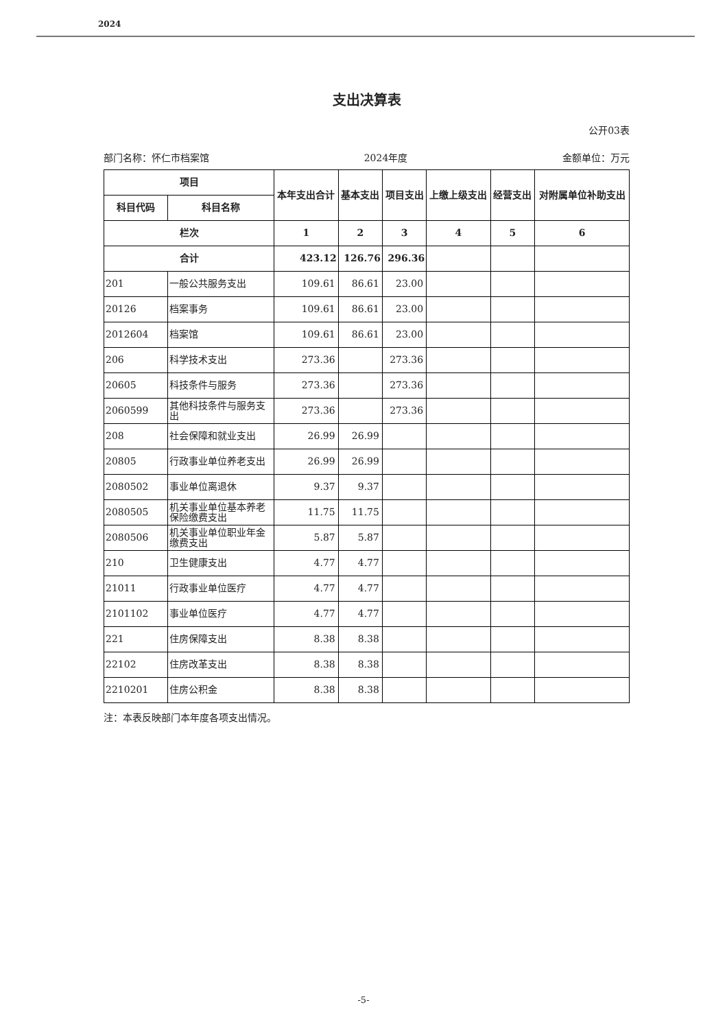2024
支出决算表
公开03表
部门名称：怀仁市档案馆 2024年度 金额单位：万元
| 项目 | | 本年支出合计 | 基本支出 | 项目支出 | 上缴上级支出 | 经营支出 | 对附属单位补助支出 |
| --- | --- | --- | --- | --- | --- | --- | --- |
| 科目代码 | 科目名称 | | | | | | |
| 栏次 | | 1 | 2 | 3 | 4 | 5 | 6 |
| 合计 | | 423.12 | 126.76 | 296.36 | | | |
| 201 | 一般公共服务支出 | 109.61 | 86.61 | 23.00 | | | |
| 20126 | 档案事务 | 109.61 | 86.61 | 23.00 | | | |
| 2012604 | 档案馆 | 109.61 | 86.61 | 23.00 | | | |
| 206 | 科学技术支出 | 273.36 | | 273.36 | | | |
| 20605 | 科技条件与服务 | 273.36 | | 273.36 | | | |
| 2060599 | 其他科技条件与服务支出 | 273.36 | | 273.36 | | | |
| 208 | 社会保障和就业支出 | 26.99 | 26.99 | | | | |
| 20805 | 行政事业单位养老支出 | 26.99 | 26.99 | | | | |
| 2080502 | 事业单位离退休 | 9.37 | 9.37 | | | | |
| 2080505 | 机关事业单位基本养老保险缴费支出 | 11.75 | 11.75 | | | | |
| 2080506 | 机关事业单位职业年金缴费支出 | 5.87 | 5.87 | | | | |
| 210 | 卫生健康支出 | 4.77 | 4.77 | | | | |
| 21011 | 行政事业单位医疗 | 4.77 | 4.77 | | | | |
| 2101102 | 事业单位医疗 | 4.77 | 4.77 | | | | |
| 221 | 住房保障支出 | 8.38 | 8.38 | | | | |
| 22102 | 住房改革支出 | 8.38 | 8.38 | | | | |
| 2210201 | 住房公积金 | 8.38 | 8.38 | | | | |
注：本表反映部门本年度各项支出情况。
-5-